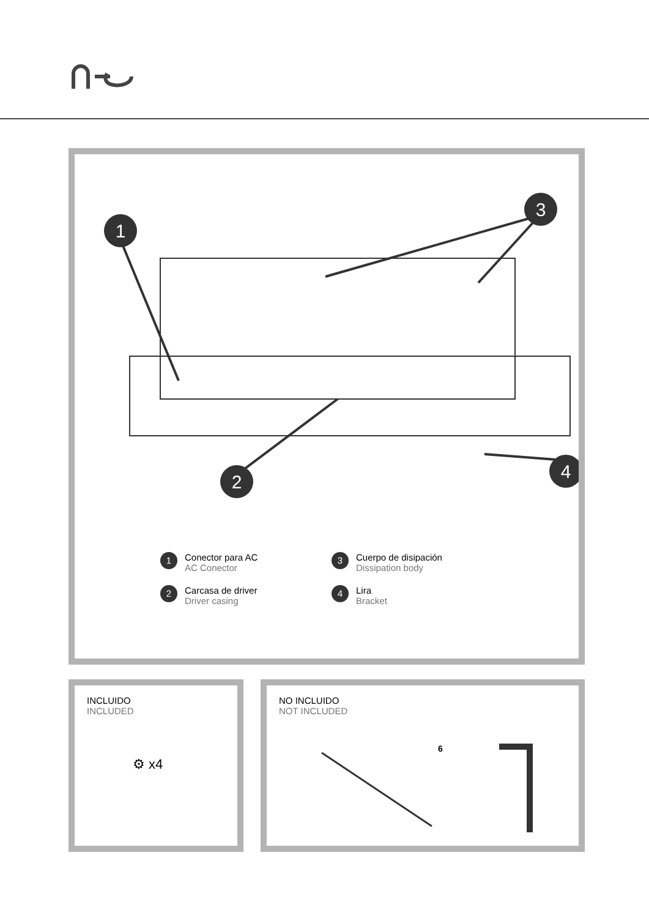1
3
2
4
1
Conector para AC
AC Conector
3
Cuerpo de disipación
Dissipation body
2
Carcasa de driver
Driver casing
4
Lira
Bracket
INCLUIDO
INCLUDED
⚙ x4
NO INCLUIDO
NOT INCLUDED
6